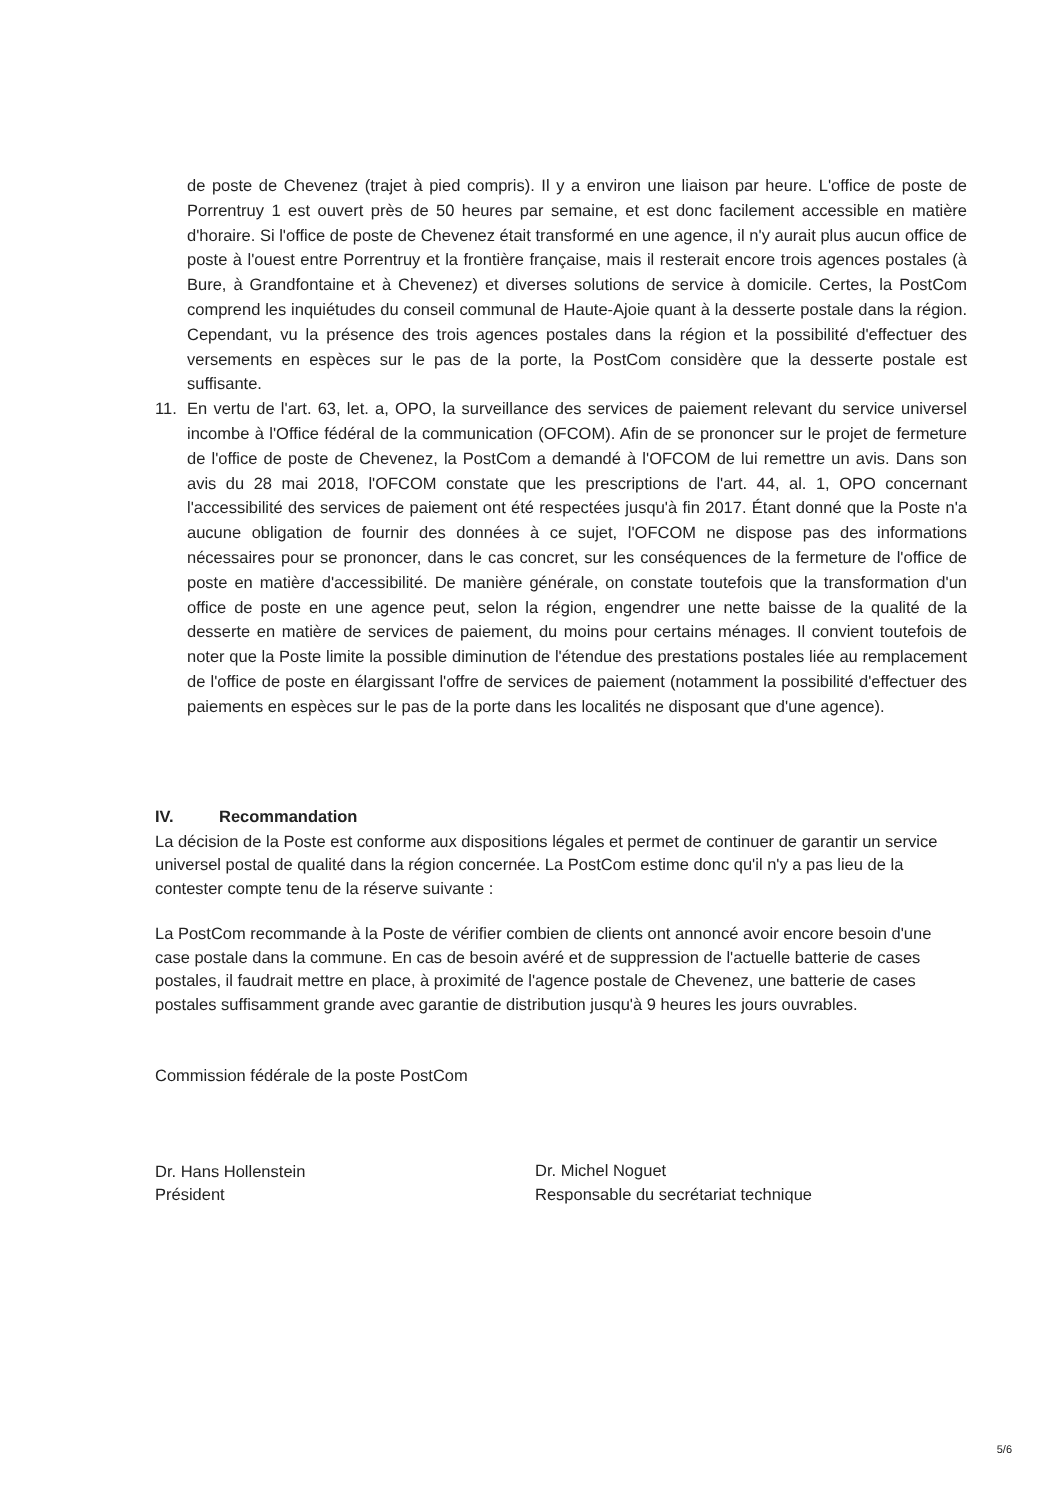de poste de Chevenez (trajet à pied compris). Il y a environ une liaison par heure. L'office de poste de Porrentruy 1 est ouvert près de 50 heures par semaine, et est donc facilement accessible en matière d'horaire. Si l'office de poste de Chevenez était transformé en une agence, il n'y aurait plus aucun office de poste à l'ouest entre Porrentruy et la frontière française, mais il resterait encore trois agences postales (à Bure, à Grandfontaine et à Chevenez) et diverses solutions de service à domicile. Certes, la PostCom comprend les inquiétudes du conseil communal de Haute-Ajoie quant à la desserte postale dans la région. Cependant, vu la présence des trois agences postales dans la région et la possibilité d'effectuer des versements en espèces sur le pas de la porte, la PostCom considère que la desserte postale est suffisante.
11. En vertu de l'art. 63, let. a, OPO, la surveillance des services de paiement relevant du service universel incombe à l'Office fédéral de la communication (OFCOM). Afin de se prononcer sur le projet de fermeture de l'office de poste de Chevenez, la PostCom a demandé à l'OFCOM de lui remettre un avis. Dans son avis du 28 mai 2018, l'OFCOM constate que les prescriptions de l'art. 44, al. 1, OPO concernant l'accessibilité des services de paiement ont été respectées jusqu'à fin 2017. Étant donné que la Poste n'a aucune obligation de fournir des données à ce sujet, l'OFCOM ne dispose pas des informations nécessaires pour se prononcer, dans le cas concret, sur les conséquences de la fermeture de l'office de poste en matière d'accessibilité. De manière générale, on constate toutefois que la transformation d'un office de poste en une agence peut, selon la région, engendrer une nette baisse de la qualité de la desserte en matière de services de paiement, du moins pour certains ménages. Il convient toutefois de noter que la Poste limite la possible diminution de l'étendue des prestations postales liée au remplacement de l'office de poste en élargissant l'offre de services de paiement (notamment la possibilité d'effectuer des paiements en espèces sur le pas de la porte dans les localités ne disposant que d'une agence).
IV. Recommandation
La décision de la Poste est conforme aux dispositions légales et permet de continuer de garantir un service universel postal de qualité dans la région concernée. La PostCom estime donc qu'il n'y a pas lieu de la contester compte tenu de la réserve suivante :
La PostCom recommande à la Poste de vérifier combien de clients ont annoncé avoir encore besoin d'une case postale dans la commune. En cas de besoin avéré et de suppression de l'actuelle batterie de cases postales, il faudrait mettre en place, à proximité de l'agence postale de Chevenez, une batterie de cases postales suffisamment grande avec garantie de distribution jusqu'à 9 heures les jours ouvrables.
Commission fédérale de la poste PostCom
Dr. Hans Hollenstein
Président
Dr. Michel Noguet
Responsable du secrétariat technique
5/6